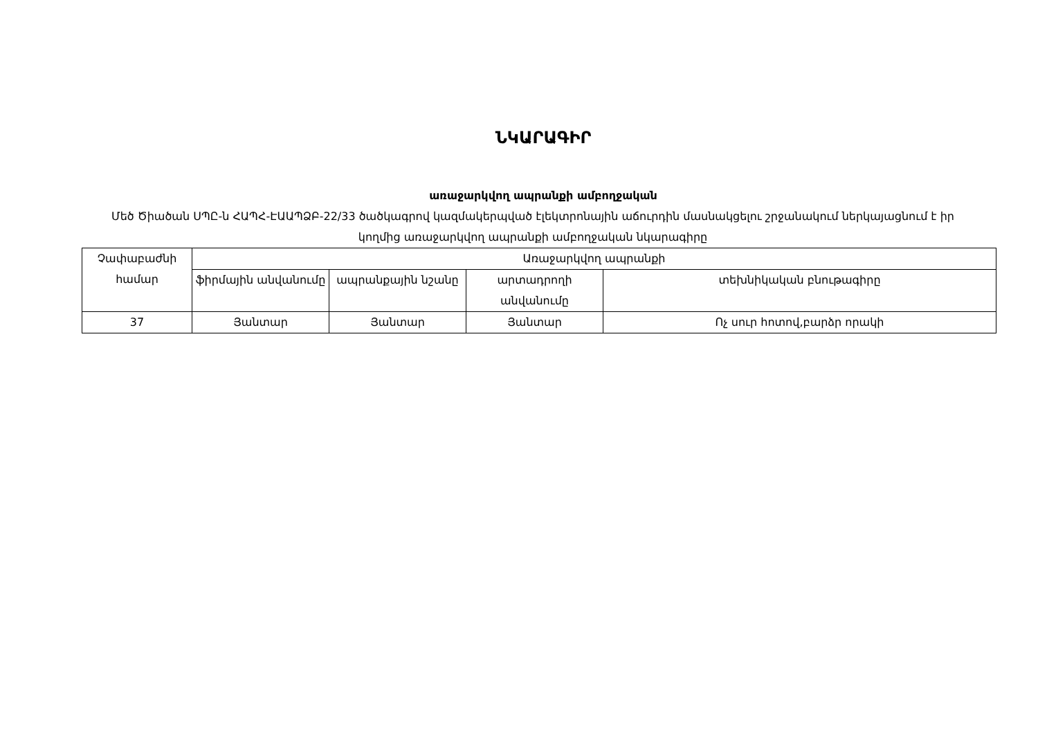ՆԿԱՐԱԳԻՐ
առաջարկվող ապրանքի ամբողջական
Մեծ Ծիածան ՍՊԸ-ն ՀԱՊՀ-ԷԱԱՊՁԲ-22/33 ծածկագրով կազմակերպված էլեկտրոնային աճուրդին մասնակցելու շրջանակում ներկայացնում է իր կողմից առաջարկվող ապրանքի ամբողջական նկարագիրը
| Չափաբաժնի համար | Առաջարկվող ապրանքի | | | |
| --- | --- | --- | --- | --- |
| | ֆիրմային անվանումը | ապրանքային նշանը | արտադրողի անվանումը | տեխնիկական բնութագիրը |
| 37 | Յանտար | Յանտար | Յանտար | Ոչ սուր հոտով,բարձր որակի |